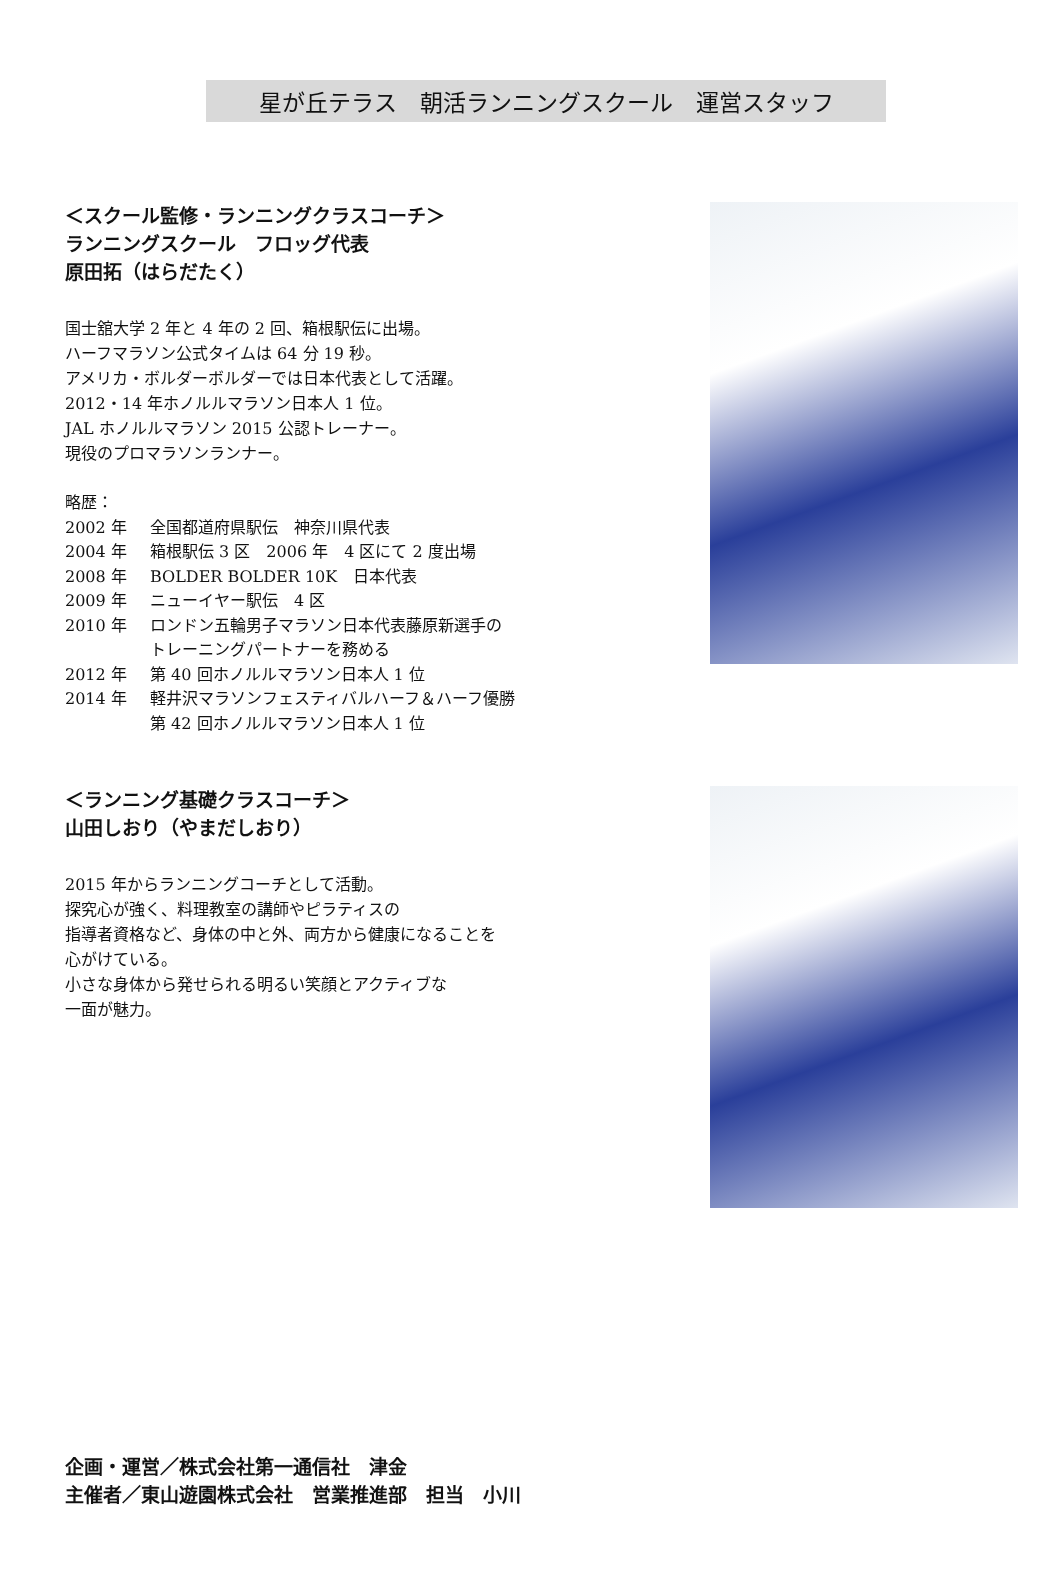星が丘テラス　朝活ランニングスクール　運営スタッフ
＜スクール監修・ランニングクラスコーチ＞
ランニングスクール　フロッグ代表
原田拓（はらだたく）
国士舘大学 2 年と 4 年の 2 回、箱根駅伝に出場。
ハーフマラソン公式タイムは 64 分 19 秒。
アメリカ・ボルダーボルダーでは日本代表として活躍。
2012・14 年ホノルルマラソン日本人 1 位。
JAL ホノルルマラソン 2015 公認トレーナー。
現役のプロマラソンランナー。
略歴：
2002 年 全国都道府県駅伝　神奈川県代表
2004 年 箱根駅伝 3 区　2006 年　4 区にて 2 度出場
2008 年 BOLDER BOLDER 10K　日本代表
2009 年 ニューイヤー駅伝　4 区
2010 年 ロンドン五輪男子マラソン日本代表藤原新選手の
トレーニングパートナーを務める
2012 年 第 40 回ホノルルマラソン日本人 1 位
2014 年 軽井沢マラソンフェスティバルハーフ＆ハーフ優勝
第 42 回ホノルルマラソン日本人 1 位
＜ランニング基礎クラスコーチ＞
山田しおり（やまだしおり）
2015 年からランニングコーチとして活動。
探究心が強く、料理教室の講師やピラティスの
指導者資格など、身体の中と外、両方から健康になることを
心がけている。
小さな身体から発せられる明るい笑顔とアクティブな
一面が魅力。
企画・運営／株式会社第一通信社　津金
主催者／東山遊園株式会社　営業推進部　担当　小川